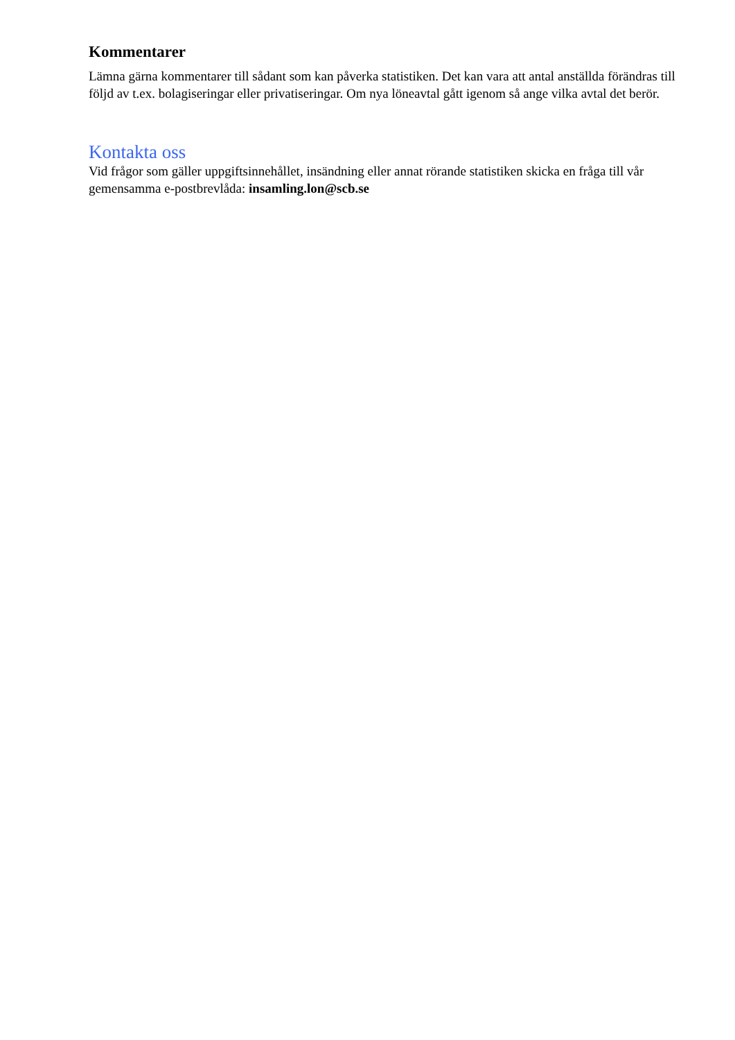Kommentarer
Lämna gärna kommentarer till sådant som kan påverka statistiken. Det kan vara att antal anställda förändras till följd av t.ex. bolagiseringar eller privatiseringar. Om nya löneavtal gått igenom så ange vilka avtal det berör.
Kontakta oss
Vid frågor som gäller uppgiftsinnehållet, insändning eller annat rörande statistiken skicka en fråga till vår gemensamma e-postbrevlåda: insamling.lon@scb.se